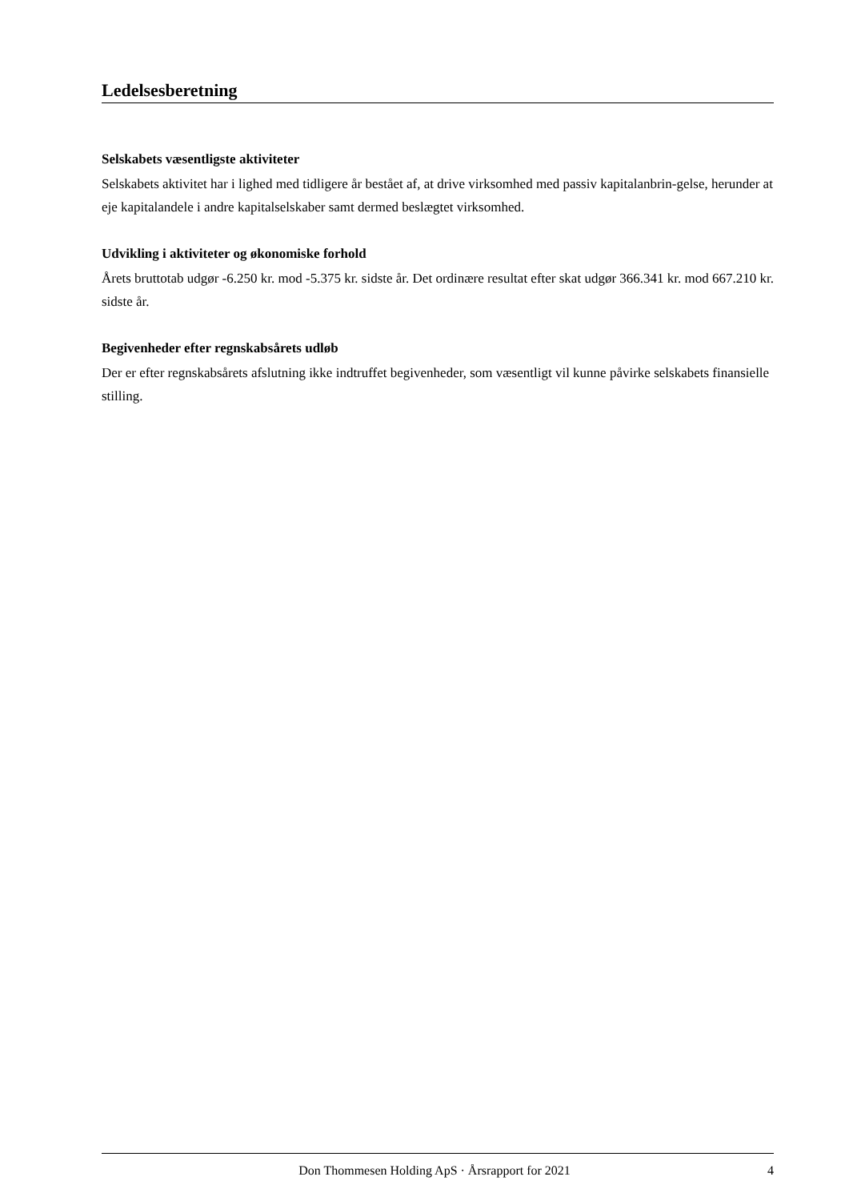Ledelsesberetning
Selskabets væsentligste aktiviteter
Selskabets aktivitet har i lighed med tidligere år bestået af, at drive virksomhed med passiv kapitalanbrin-gelse, herunder at eje kapitalandele i andre kapitalselskaber samt dermed beslægtet virksomhed.
Udvikling i aktiviteter og økonomiske forhold
Årets bruttotab udgør -6.250 kr. mod -5.375 kr. sidste år. Det ordinære resultat efter skat udgør 366.341 kr. mod 667.210 kr. sidste år.
Begivenheder efter regnskabsårets udløb
Der er efter regnskabsårets afslutning ikke indtruffet begivenheder, som væsentligt vil kunne påvirke selskabets finansielle stilling.
Don Thommesen Holding ApS · Årsrapport for 2021 4